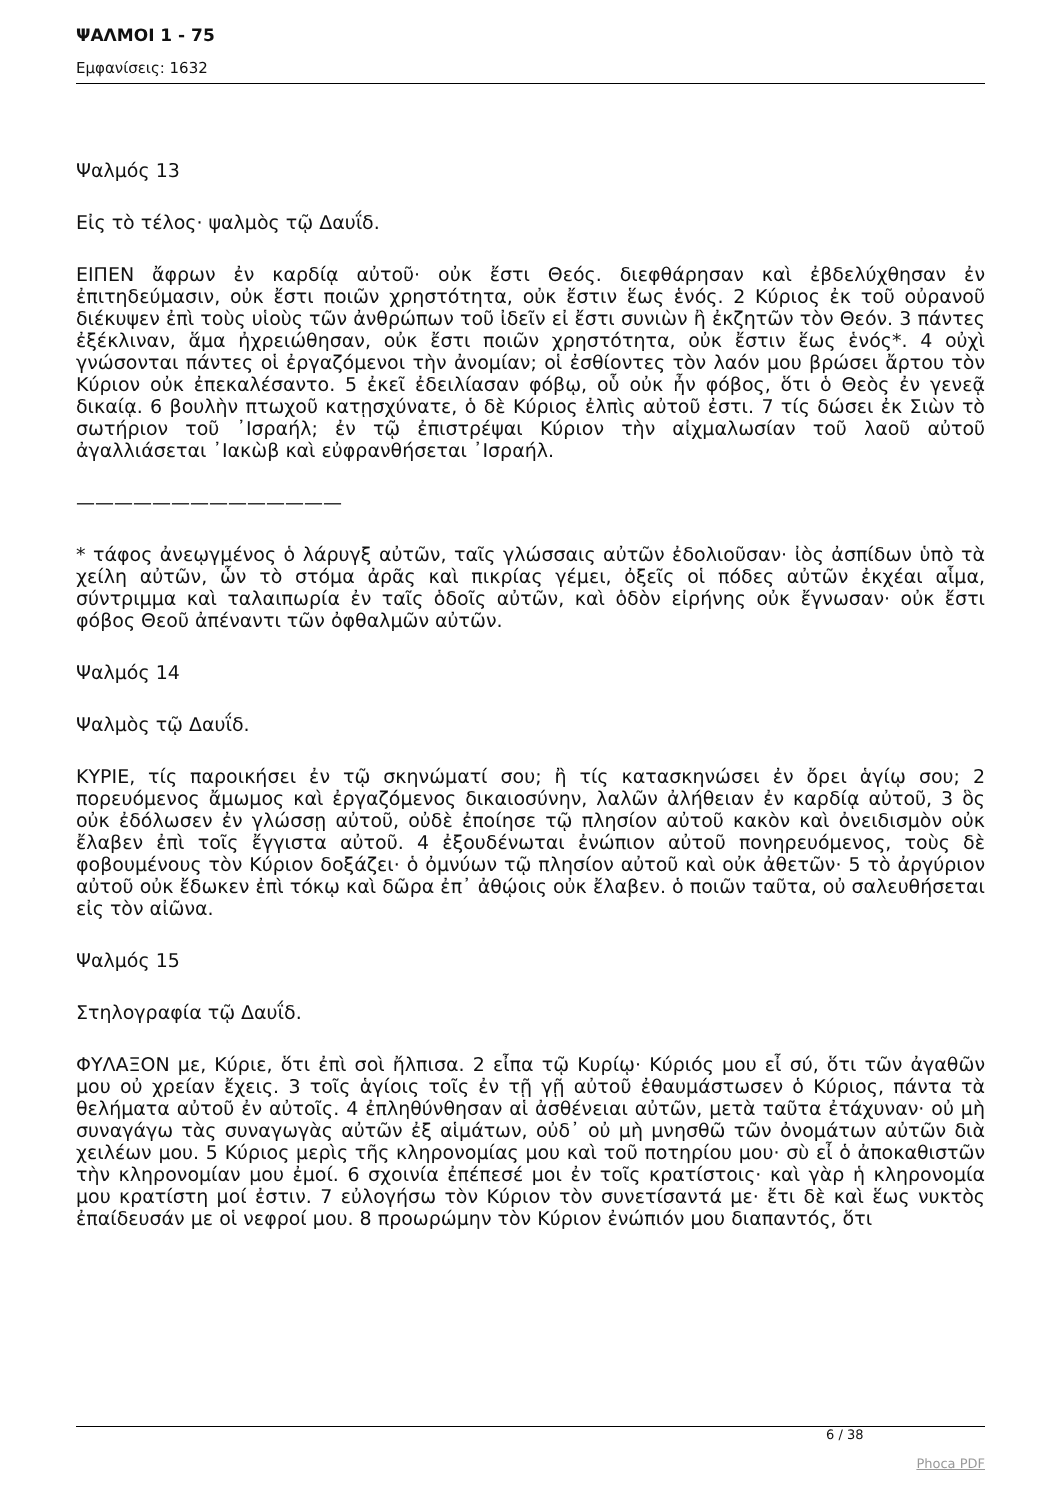ΨΑΛΜΟΙ 1 - 75
Εμφανίσεις: 1632
Ψαλμός 13
Εἰς τὸ τέλος· ψαλμὸς τῷ Δαυΐδ.
ΕΙΠΕΝ ἄφρων ἐν καρδίᾳ αὐτοῦ· οὐκ ἔστι Θεός. διεφθάρησαν καὶ ἐβδελύχθησαν ἐν ἐπιτηδεύμασιν, οὐκ ἔστι ποιῶν χρηστότητα, οὐκ ἔστιν ἕως ἑνός. 2 Κύριος ἐκ τοῦ οὐρανοῦ διέκυψεν ἐπὶ τοὺς υἱοὺς τῶν ἀνθρώπων τοῦ ἰδεῖν εἰ ἔστι συνιὼν ἢ ἐκζητῶν τὸν Θεόν. 3 πάντες ἐξέκλιναν, ἅμα ἠχρειώθησαν, οὐκ ἔστι ποιῶν χρηστότητα, οὐκ ἔστιν ἕως ἑνός*. 4 οὐχὶ γνώσονται πάντες οἱ ἐργαζόμενοι τὴν ἀνομίαν; οἱ ἐσθίοντες τὸν λαόν μου βρώσει ἄρτου τὸν Κύριον οὐκ ἐπεκαλέσαντο. 5 ἐκεῖ ἐδειλίασαν φόβῳ, οὗ οὐκ ἦν φόβος, ὅτι ὁ Θεὸς ἐν γενεᾷ δικαίᾳ. 6 βουλὴν πτωχοῦ κατῃσχύνατε, ὁ δὲ Κύριος ἐλπὶς αὐτοῦ ἐστι. 7 τίς δώσει ἐκ Σιὼν τὸ σωτήριον τοῦ ᾿Ισραήλ; ἐν τῷ ἐπιστρέψαι Κύριον τὴν αἰχμαλωσίαν τοῦ λαοῦ αὐτοῦ ἀγαλλιάσεται ᾿Ιακὼβ καὶ εὐφρανθήσεται ᾿Ισραήλ.
——————————————
* τάφος ἀνεῳγμένος ὁ λάρυγξ αὐτῶν, ταῖς γλώσσαις αὐτῶν ἐδολιοῦσαν· ἰὸς ἀσπίδων ὑπὸ τὰ χείλη αὐτῶν, ὧν τὸ στόμα ἀρᾶς καὶ πικρίας γέμει, ὀξεῖς οἱ πόδες αὐτῶν ἐκχέαι αἷμα, σύντριμμα καὶ ταλαιπωρία ἐν ταῖς ὁδοῖς αὐτῶν, καὶ ὁδὸν εἰρήνης οὐκ ἔγνωσαν· οὐκ ἔστι φόβος Θεοῦ ἀπέναντι τῶν ὀφθαλμῶν αὐτῶν.
Ψαλμός 14
Ψαλμὸς τῷ Δαυΐδ.
ΚΥΡΙΕ, τίς παροικήσει ἐν τῷ σκηνώματί σου; ἢ τίς κατασκηνώσει ἐν ὄρει ἁγίῳ σου; 2 πορευόμενος ἄμωμος καὶ ἐργαζόμενος δικαιοσύνην, λαλῶν ἀλήθειαν ἐν καρδίᾳ αὐτοῦ, 3 ὃς οὐκ ἐδόλωσεν ἐν γλώσσῃ αὐτοῦ, οὐδὲ ἐποίησε τῷ πλησίον αὐτοῦ κακὸν καὶ ὀνειδισμὸν οὐκ ἔλαβεν ἐπὶ τοῖς ἔγγιστα αὐτοῦ. 4 ἐξουδένωται ἐνώπιον αὐτοῦ πονηρευόμενος, τοὺς δὲ φοβουμένους τὸν Κύριον δοξάζει· ὁ ὀμνύων τῷ πλησίον αὐτοῦ καὶ οὐκ ἀθετῶν· 5 τὸ ἀργύριον αὐτοῦ οὐκ ἔδωκεν ἐπὶ τόκῳ καὶ δῶρα ἐπ᾿ ἀθῴοις οὐκ ἔλαβεν. ὁ ποιῶν ταῦτα, οὐ σαλευθήσεται εἰς τὸν αἰῶνα.
Ψαλμός 15
Στηλογραφία τῷ Δαυΐδ.
ΦΥΛΑΞΟΝ με, Κύριε, ὅτι ἐπὶ σοὶ ἤλπισα. 2 εἶπα τῷ Κυρίῳ· Κύριός μου εἶ σύ, ὅτι τῶν ἀγαθῶν μου οὐ χρείαν ἔχεις. 3 τοῖς ἁγίοις τοῖς ἐν τῇ γῇ αὐτοῦ ἐθαυμάστωσεν ὁ Κύριος, πάντα τὰ θελήματα αὐτοῦ ἐν αὐτοῖς. 4 ἐπληθύνθησαν αἱ ἀσθένειαι αὐτῶν, μετὰ ταῦτα ἐτάχυναν· οὐ μὴ συναγάγω τὰς συναγωγὰς αὐτῶν ἐξ αἱμάτων, οὐδ᾿ οὐ μὴ μνησθῶ τῶν ὀνομάτων αὐτῶν διὰ χειλέων μου. 5 Κύριος μερὶς τῆς κληρονομίας μου καὶ τοῦ ποτηρίου μου· σὺ εἶ ὁ ἀποκαθιστῶν τὴν κληρονομίαν μου ἐμοί. 6 σχοινία ἐπέπεσέ μοι ἐν τοῖς κρατίστοις· καὶ γὰρ ἡ κληρονομία μου κρατίστη μοί ἐστιν. 7 εὐλογήσω τὸν Κύριον τὸν συνετίσαντά με· ἔτι δὲ καὶ ἕως νυκτὸς ἐπαίδευσάν με οἱ νεφροί μου. 8 προωρώμην τὸν Κύριον ἐνώπιόν μου διαπαντός, ὅτι
6 / 38
Phoca PDF